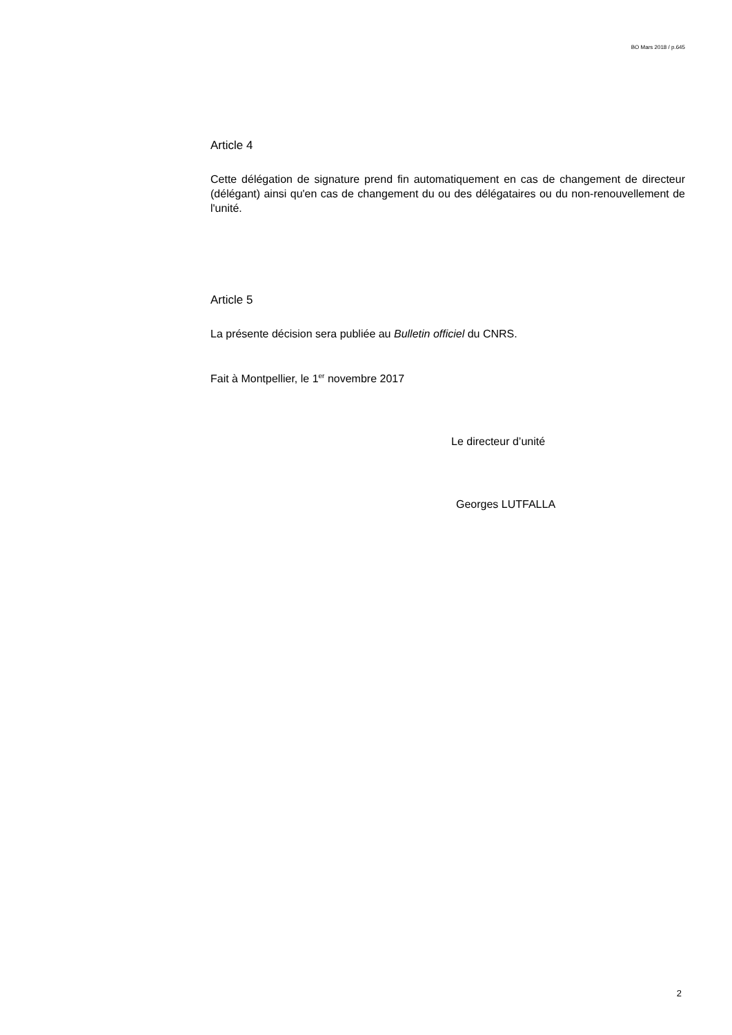BO Mars 2018 / p.645
Article 4
Cette délégation de signature prend fin automatiquement en cas de changement de directeur (délégant) ainsi qu'en cas de changement du ou des délégataires ou du non-renouvellement de l'unité.
Article 5
La présente décision sera publiée au Bulletin officiel du CNRS.
Fait à Montpellier, le 1<sup>er</sup> novembre 2017
Le directeur d’unité
Georges LUTFALLA
2